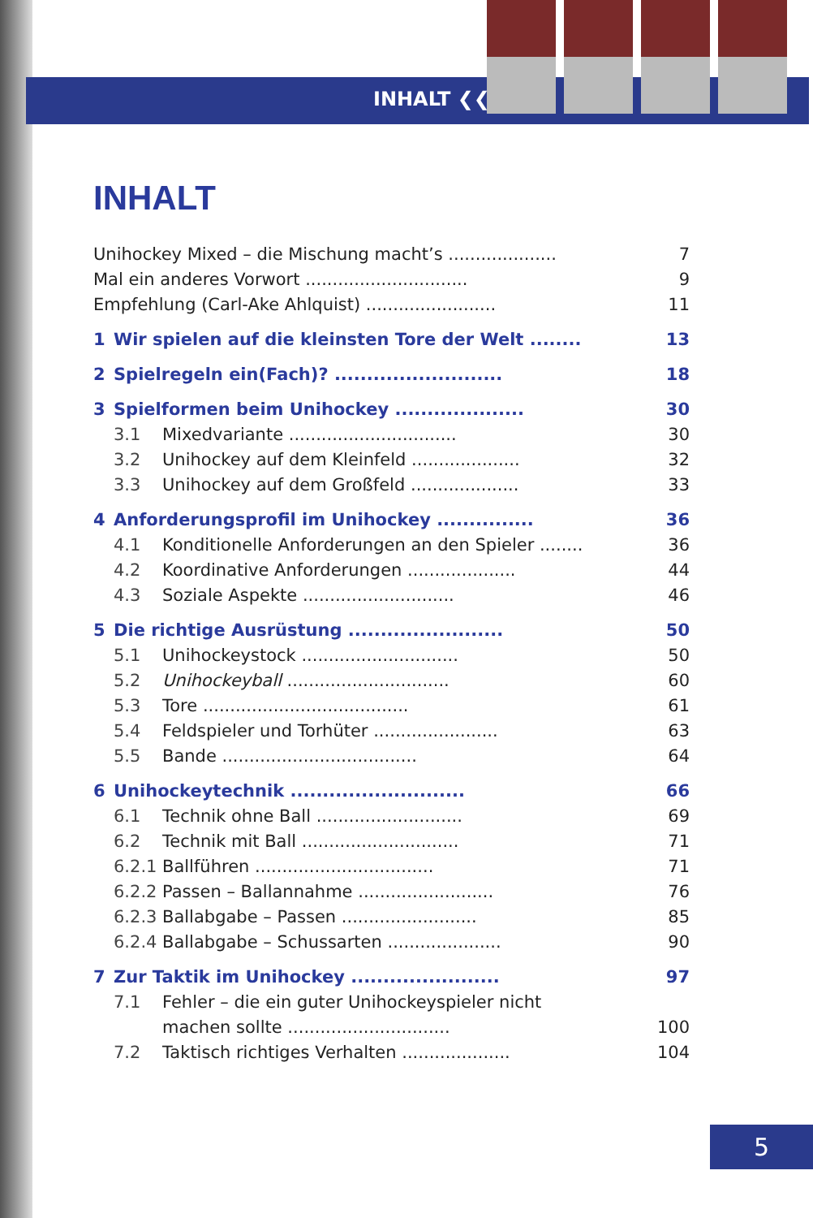INHALT ❮❮
INHALT
Unihockey Mixed – die Mischung macht’s .................... 7
Mal ein anderes Vorwort .............................. 9
Empfehlung (Carl-Ake Ahlquist) ........................ 11
1 Wir spielen auf die kleinsten Tore der Welt ........ 13
2 Spielregeln ein(Fach)? .......................... 18
3 Spielformen beim Unihockey .................... 30
3.1 Mixedvariante ............................... 30
3.2 Unihockey auf dem Kleinfeld .................... 32
3.3 Unihockey auf dem Großfeld .................... 33
4 Anforderungsprofil im Unihockey ............... 36
4.1 Konditionelle Anforderungen an den Spieler ........ 36
4.2 Koordinative Anforderungen .................... 44
4.3 Soziale Aspekte ............................ 46
5 Die richtige Ausrüstung ........................ 50
5.1 Unihockeystock ............................. 50
5.2 Unihockeyball .............................. 60
5.3 Tore ...................................... 61
5.4 Feldspieler und Torhüter ....................... 63
5.5 Bande .................................... 64
6 Unihockeytechnik ........................... 66
6.1 Technik ohne Ball ........................... 69
6.2 Technik mit Ball ............................. 71
6.2.1 Ballführen ................................. 71
6.2.2 Passen – Ballannahme ......................... 76
6.2.3 Ballabgabe – Passen ......................... 85
6.2.4 Ballabgabe – Schussarten ..................... 90
7 Zur Taktik im Unihockey ....................... 97
7.1 Fehler – die ein guter Unihockeyspieler nicht
machen sollte .............................. 100
7.2 Taktisch richtiges Verhalten .................... 104
5